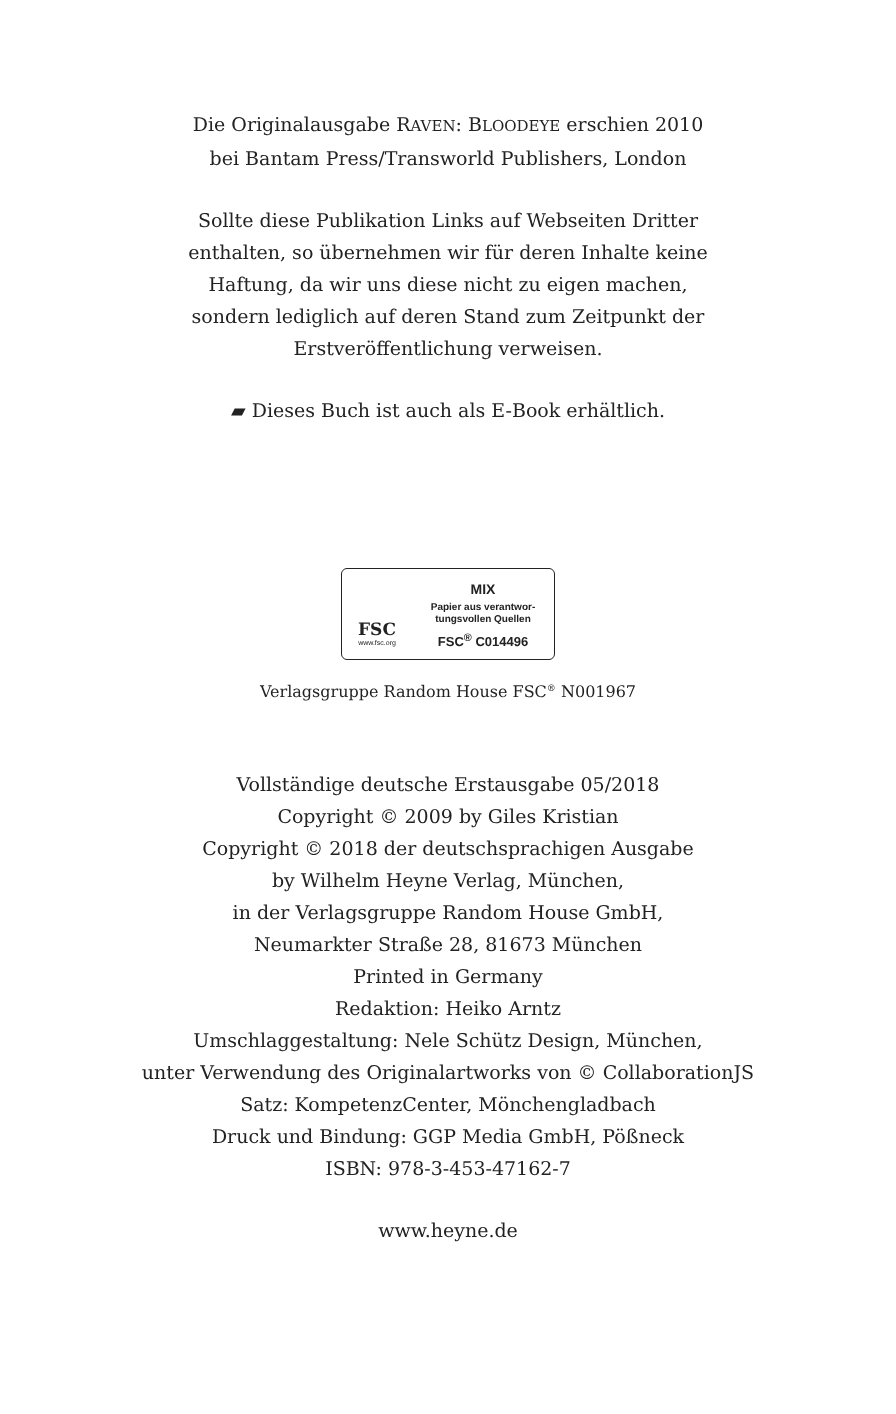Die Originalausgabe RAVEN: BLOODEYE erschien 2010
bei Bantam Press/Transworld Publishers, London
Sollte diese Publikation Links auf Webseiten Dritter
enthalten, so übernehmen wir für deren Inhalte keine
Haftung, da wir uns diese nicht zu eigen machen,
sondern lediglich auf deren Stand zum Zeitpunkt der
Erstveröffentlichung verweisen.
▰ Dieses Buch ist auch als E-Book erhältlich.
FSC
www.fsc.org
MIX
Papier aus verantwor-
tungsvollen Quellen
FSC<sup>®</sup> C014496
Verlagsgruppe Random House FSC<sup>®</sup> N001967
Vollständige deutsche Erstausgabe 05/2018
Copyright © 2009 by Giles Kristian
Copyright © 2018 der deutschsprachigen Ausgabe
by Wilhelm Heyne Verlag, München,
in der Verlagsgruppe Random House GmbH,
Neumarkter Straße 28, 81673 München
Printed in Germany
Redaktion: Heiko Arntz
Umschlaggestaltung: Nele Schütz Design, München,
unter Verwendung des Originalartworks von © CollaborationJS
Satz: KompetenzCenter, Mönchengladbach
Druck und Bindung: GGP Media GmbH, Pößneck
ISBN: 978-3-453-47162-7
www.heyne.de